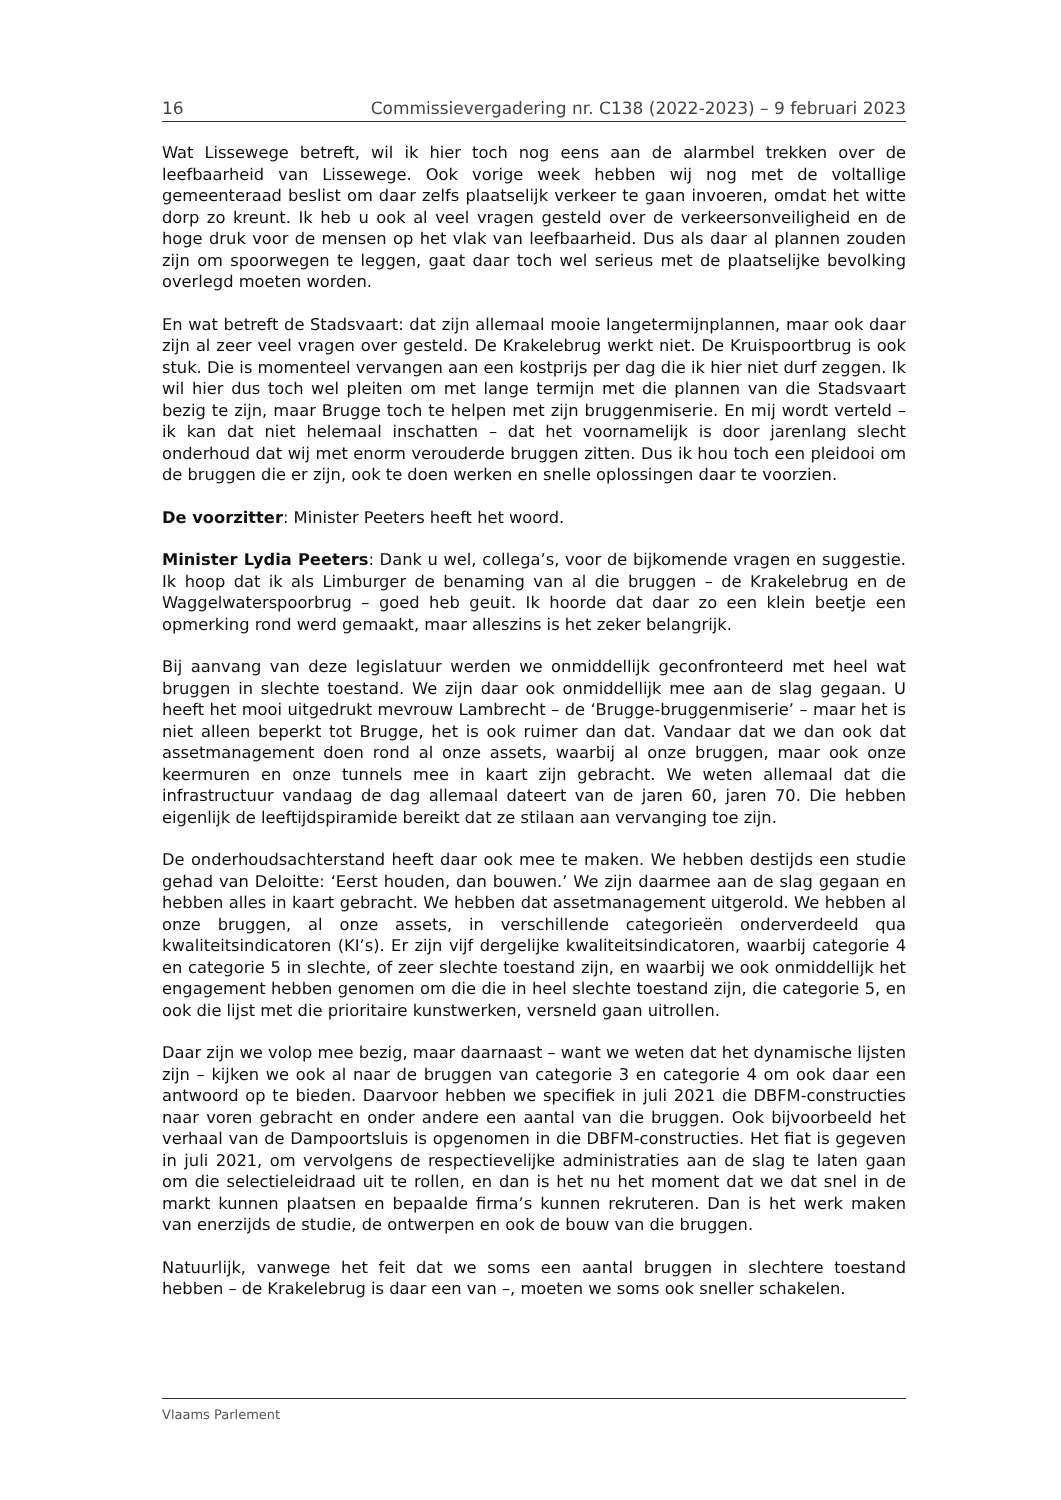16 Commissievergadering nr. C138 (2022-2023) – 9 februari 2023
Wat Lissewege betreft, wil ik hier toch nog eens aan de alarmbel trekken over de leefbaarheid van Lissewege. Ook vorige week hebben wij nog met de voltallige gemeenteraad beslist om daar zelfs plaatselijk verkeer te gaan invoeren, omdat het witte dorp zo kreunt. Ik heb u ook al veel vragen gesteld over de verkeers­onveiligheid en de hoge druk voor de mensen op het vlak van leefbaarheid. Dus als daar al plannen zouden zijn om spoorwegen te leggen, gaat daar toch wel serieus met de plaatselijke bevolking overlegd moeten worden.
En wat betreft de Stadsvaart: dat zijn allemaal mooie langetermijnplannen, maar ook daar zijn al zeer veel vragen over gesteld. De Krakelebrug werkt niet. De Kruispoortbrug is ook stuk. Die is momenteel vervangen aan een kostprijs per dag die ik hier niet durf zeggen. Ik wil hier dus toch wel pleiten om met lange termijn met die plannen van die Stadsvaart bezig te zijn, maar Brugge toch te helpen met zijn bruggenmiserie. En mij wordt verteld – ik kan dat niet helemaal inschatten – dat het voornamelijk is door jarenlang slecht onderhoud dat wij met enorm verouderde bruggen zitten. Dus ik hou toch een pleidooi om de bruggen die er zijn, ook te doen werken en snelle oplossingen daar te voorzien.
De voorzitter: Minister Peeters heeft het woord.
Minister Lydia Peeters: Dank u wel, collega’s, voor de bijkomende vragen en suggestie. Ik hoop dat ik als Limburger de benaming van al die bruggen – de Krakelebrug en de Waggelwaterspoorbrug – goed heb geuit. Ik hoorde dat daar zo een klein beetje een opmerking rond werd gemaakt, maar alleszins is het zeker belangrijk.
Bij aanvang van deze legislatuur werden we onmiddellijk geconfronteerd met heel wat bruggen in slechte toestand. We zijn daar ook onmiddellijk mee aan de slag gegaan. U heeft het mooi uitgedrukt mevrouw Lambrecht – de ‘Brugge-bruggen­miserie’ – maar het is niet alleen beperkt tot Brugge, het is ook ruimer dan dat. Vandaar dat we dan ook dat assetmanagement doen rond al onze assets, waarbij al onze bruggen, maar ook onze keermuren en onze tunnels mee in kaart zijn gebracht. We weten allemaal dat die infrastructuur vandaag de dag allemaal dateert van de jaren 60, jaren 70. Die hebben eigenlijk de leeftijdspiramide bereikt dat ze stilaan aan vervanging toe zijn.
De onderhoudsachterstand heeft daar ook mee te maken. We hebben destijds een studie gehad van Deloitte: ‘Eerst houden, dan bouwen.’ We zijn daarmee aan de slag gegaan en hebben alles in kaart gebracht. We hebben dat assetmanagement uitgerold. We hebben al onze bruggen, al onze assets, in verschillende categorieën onderverdeeld qua kwaliteitsindicatoren (KI’s). Er zijn vijf dergelijke kwaliteits­indicatoren, waarbij categorie 4 en categorie 5 in slechte, of zeer slechte toestand zijn, en waarbij we ook onmiddellijk het engagement hebben genomen om die die in heel slechte toestand zijn, die categorie 5, en ook die lijst met die prioritaire kunstwerken, versneld gaan uitrollen.
Daar zijn we volop mee bezig, maar daarnaast – want we weten dat het dynami­sche lijsten zijn – kijken we ook al naar de bruggen van categorie 3 en categorie 4 om ook daar een antwoord op te bieden. Daarvoor hebben we specifiek in juli 2021 die DBFM-constructies naar voren gebracht en onder andere een aantal van die bruggen. Ook bijvoorbeeld het verhaal van de Dampoortsluis is opgenomen in die DBFM-constructies. Het fiat is gegeven in juli 2021, om vervolgens de respectie­velijke administraties aan de slag te laten gaan om die selectieleidraad uit te rollen, en dan is het nu het moment dat we dat snel in de markt kunnen plaatsen en bepaalde firma’s kunnen rekruteren. Dan is het werk maken van enerzijds de studie, de ontwerpen en ook de bouw van die bruggen.
Natuurlijk, vanwege het feit dat we soms een aantal bruggen in slechtere toestand hebben – de Krakelebrug is daar een van –, moeten we soms ook sneller schakelen.
Vlaams Parlement